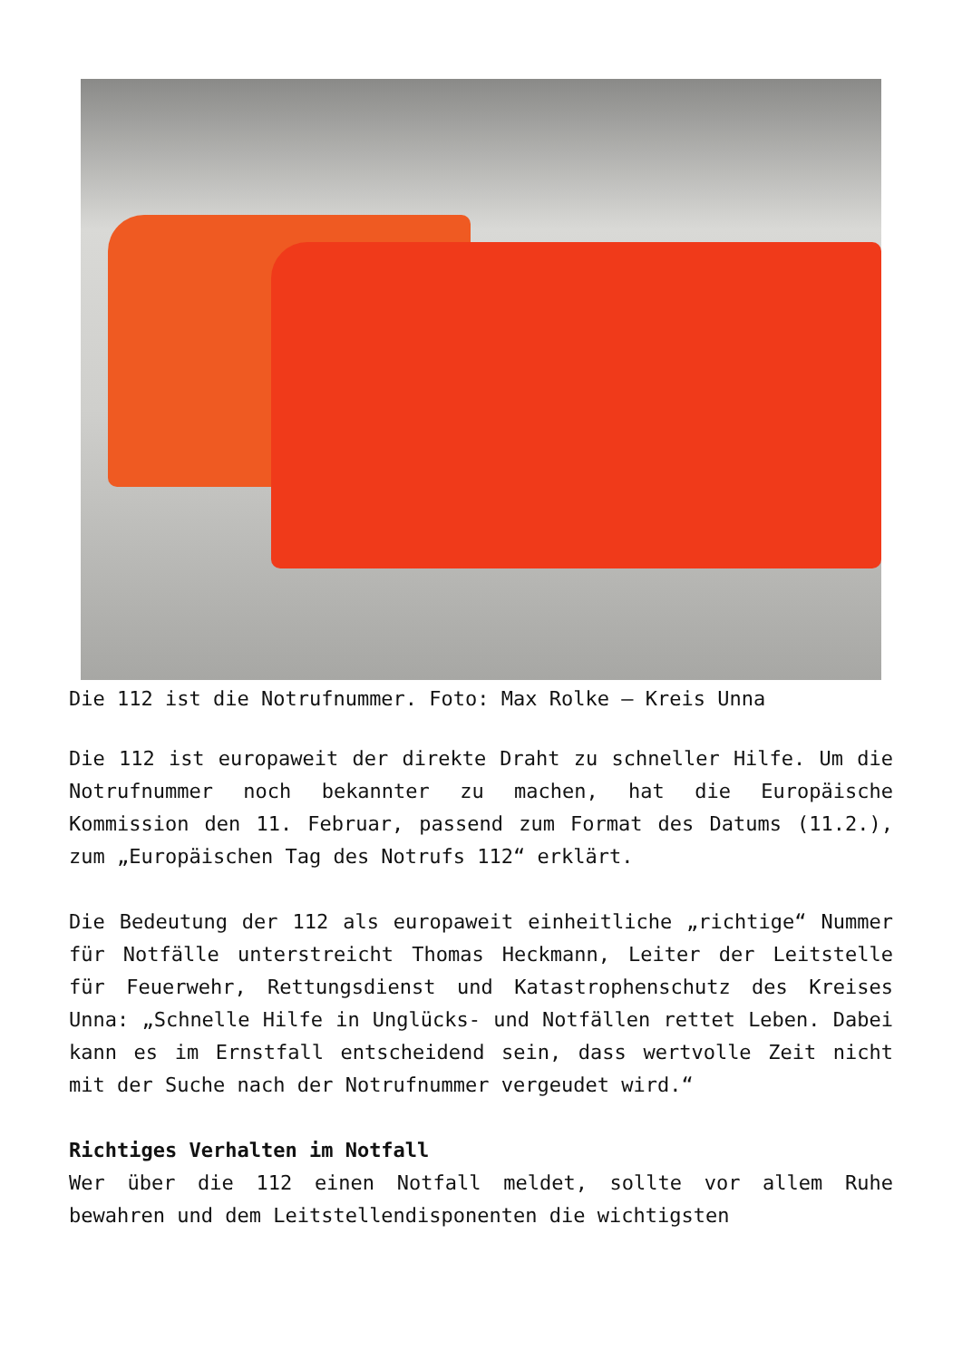Die 112 ist die Notrufnummer. Foto: Max Rolke – Kreis Unna
Die 112 ist europaweit der direkte Draht zu schneller Hilfe. Um die Notrufnummer noch bekannter zu machen, hat die Europäische Kommission den 11. Februar, passend zum Format des Datums (11.2.), zum „Europäischen Tag des Notrufs 112“ erklärt.
Die Bedeutung der 112 als europaweit einheitliche „richtige“ Nummer für Notfälle unterstreicht Thomas Heckmann, Leiter der Leitstelle für Feuerwehr, Rettungsdienst und Katastrophenschutz des Kreises Unna: „Schnelle Hilfe in Unglücks- und Notfällen rettet Leben. Dabei kann es im Ernstfall entscheidend sein, dass wertvolle Zeit nicht mit der Suche nach der Notrufnummer vergeudet wird.“
Richtiges Verhalten im Notfall
Wer über die 112 einen Notfall meldet, sollte vor allem Ruhe bewahren und dem Leitstellendisponenten die wichtigsten